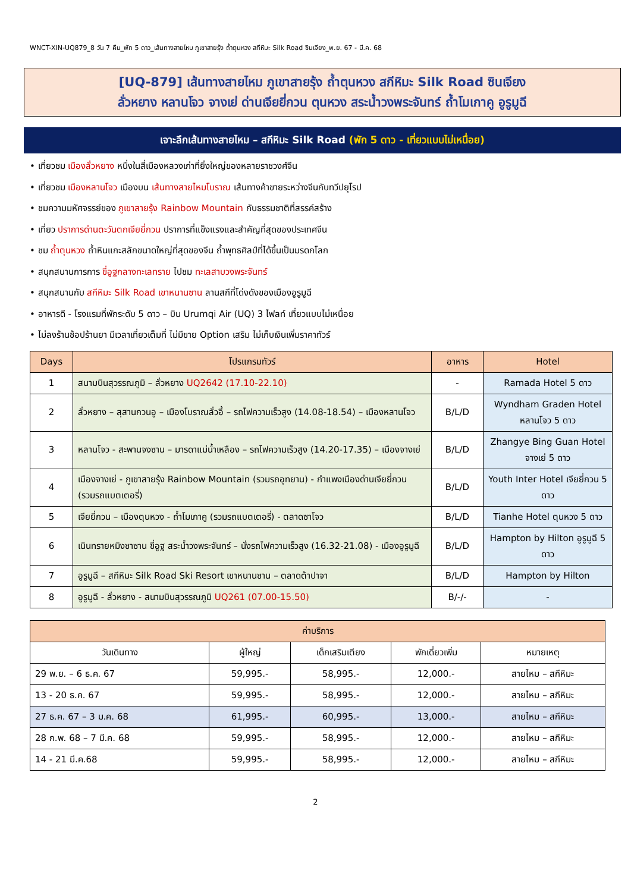WNCT-XIN-UQ879_8 วัน 7 คืน_พัก 5 ดาว_เส้นทางสายไหม ภูเขาสายรุ้ง ถ้ำตุนหวง สกีหิมะ Silk Road ซินเจียง_พ.ย. 67 - มี.ค. 68
[UQ-879] เส้นทางสายไหม ภูเขาสายรุ้ง ถ้ำตุนหวง สกีหิมะ Silk Road ซินเจียง
ลั่วหยาง หลานโจว จางเย่ ด่านเจียยี่กวน ตุนหวง สระน้ำวงพระจันทร์ ถ้ำโมเกาคู อูรูมูฉี
เจาะลึกเส้นทางสายไหม – สกีหิมะ Silk Road (พัก 5 ดาว - เที่ยวแบบไม่เหนื่อย)
• เที่ยวชม เมืองลั่วหยาง หนึ่งในสี่เมืองหลวงเก่าที่ยิ่งใหญ่ของหลายราชวงศ์จีน
• เที่ยวชม เมืองหลานโจว เมืองบน เส้นทางสายไหมโบราณ เส้นทางค้าขายระหว่างจีนกับทวีปยุโรป
• ชมความมหัศจรรย์ของ ภูเขาสายรุ้ง Rainbow Mountain กับธรรมชาติที่สรรค์สร้าง
• เที่ยว ปราการด่านตะวันตกเจียยี่กวน ปราการที่แข็งแรงและสำคัญที่สุดของประเทศจีน
• ชม ถ้ำตุนหวง ถ้ำหินแกะสลักขนาดใหญ่ที่สุดของจีน ถ้ำพุทธศิลป์ที่ได้ขึ้นเป็นมรดกโลก
• สนุกสนานการการ ขี่อูฐกลางทะเลทราย ไปชม ทะเลสาบวงพระจันทร์
• สนุกสนานกับ สกีหิมะ Silk Road เขาหนานซาน ลานสกีที่โด่งดังของเมืองอูรูมูฉี
• อาหารดี - โรงแรมที่พักระดับ 5 ดาว – บิน Urumqi Air (UQ) 3 ไฟลท์ เที่ยวแบบไม่เหนื่อย
• ไม่ลงร้านช้อปร้านยา มีเวลาเที่ยวเต็มที่ ไม่มีขาย Option เสริม ไม่เก็บเงินเพิ่มราคาทัวร์
| Days | โปรแกรมทัวร์ | อาหาร | Hotel |
| --- | --- | --- | --- |
| 1 | สนามบินสุวรรณภูมิ – ลั่วหยาง UQ2642 (17.10-22.10) | - | Ramada Hotel 5 ดาว |
| 2 | ลั่วหยาง – สุสานกวนอู – เมืองโบราณลั่วอี้ – รถไฟความเร็วสูง (14.08-18.54) – เมืองหลานโจว | B/L/D | Wyndham Graden Hotel หลานโจว 5 ดาว |
| 3 | หลานโจว - สะพานจงซาน – มารดาแม่น้ำเหลือง – รถไฟความเร็วสูง (14.20-17.35) – เมืองจางเย่ | B/L/D | Zhangye Bing Guan Hotel จางเย่ 5 ดาว |
| 4 | เมืองจางเย่ - ภูเขาสายรุ้ง Rainbow Mountain (รวมรถอุทยาน) - กำแพงเมืองด่านเจียยี่กวน (รวมรถแบตเตอรี่) | B/L/D | Youth Inter Hotel เจียยี่กวน 5 ดาว |
| 5 | เจียยี่กวน – เมืองตุนหวง - ถ้ำโมเกาคู (รวมรถแบตเตอรี่) - ตลาดซาโจว | B/L/D | Tianhe Hotel ตุนหวง 5 ดาว |
| 6 | เนินทรายหมิงซาซาน ขี่อูฐ สระน้ำวงพระจันทร์ – นั่งรถไฟความเร็วสูง (16.32-21.08) - เมืองอูรูมูฉี | B/L/D | Hampton by Hilton อูรูมูฉี 5 ดาว |
| 7 | อูรูมูฉี – สกีหิมะ Silk Road Ski Resort เขาหนานซาน – ตลาดต้าปาจา | B/L/D | Hampton by Hilton |
| 8 | อูรูมูฉี - ลั่วหยาง - สนามบินสุวรรณภูมิ UQ261 (07.00-15.50) | B/-/- | - |
| ค่าบริการ | | | | |
| --- | --- | --- | --- | --- |
| วันเดินทาง | ผู้ใหญ่ | เด็กเสริมเตียง | พักเดี่ยวเพิ่ม | หมายเหตุ |
| 29 พ.ย. – 6 ธ.ค. 67 | 59,995.- | 58,995.- | 12,000.- | สายไหม – สกีหิมะ |
| 13 - 20 ธ.ค. 67 | 59,995.- | 58,995.- | 12,000.- | สายไหม – สกีหิมะ |
| 27 ธ.ค. 67 – 3 ม.ค. 68 | 61,995.- | 60,995.- | 13,000.- | สายไหม – สกีหิมะ |
| 28 ก.พ. 68 – 7 มี.ค. 68 | 59,995.- | 58,995.- | 12,000.- | สายไหม – สกีหิมะ |
| 14 - 21 มี.ค.68 | 59,995.- | 58,995.- | 12,000.- | สายไหม – สกีหิมะ |
2